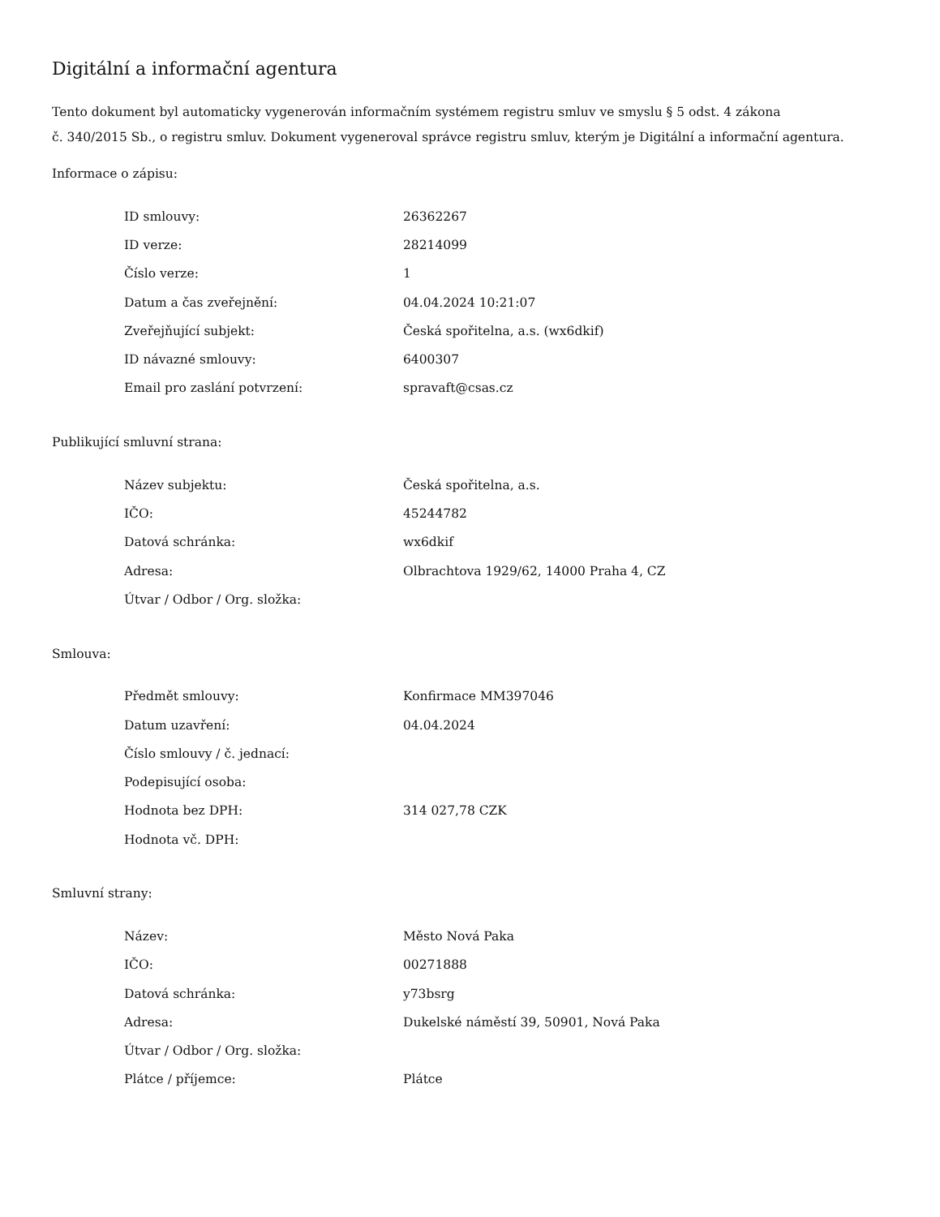Digitální a informační agentura
Tento dokument byl automaticky vygenerován informačním systémem registru smluv ve smyslu § 5 odst. 4 zákona
č. 340/2015 Sb., o registru smluv. Dokument vygeneroval správce registru smluv, kterým je Digitální a informační agentura.
Informace o zápisu:
| ID smlouvy: | 26362267 |
| ID verze: | 28214099 |
| Číslo verze: | 1 |
| Datum a čas zveřejnění: | 04.04.2024 10:21:07 |
| Zveřejňující subjekt: | Česká spořitelna, a.s. (wx6dkif) |
| ID návazné smlouvy: | 6400307 |
| Email pro zaslání potvrzení: | spravaft@csas.cz |
Publikující smluvní strana:
| Název subjektu: | Česká spořitelna, a.s. |
| IČO: | 45244782 |
| Datová schránka: | wx6dkif |
| Adresa: | Olbrachtova 1929/62, 14000 Praha 4, CZ |
| Útvar / Odbor / Org. složka: | |
Smlouva:
| Předmět smlouvy: | Konfirmace MM397046 |
| Datum uzavření: | 04.04.2024 |
| Číslo smlouvy / č. jednací: | |
| Podepisující osoba: | |
| Hodnota bez DPH: | 314 027,78 CZK |
| Hodnota vč. DPH: | |
Smluvní strany:
| Název: | Město Nová Paka |
| IČO: | 00271888 |
| Datová schránka: | y73bsrg |
| Adresa: | Dukelské náměstí 39, 50901, Nová Paka |
| Útvar / Odbor / Org. složka: | |
| Plátce / příjemce: | Plátce |